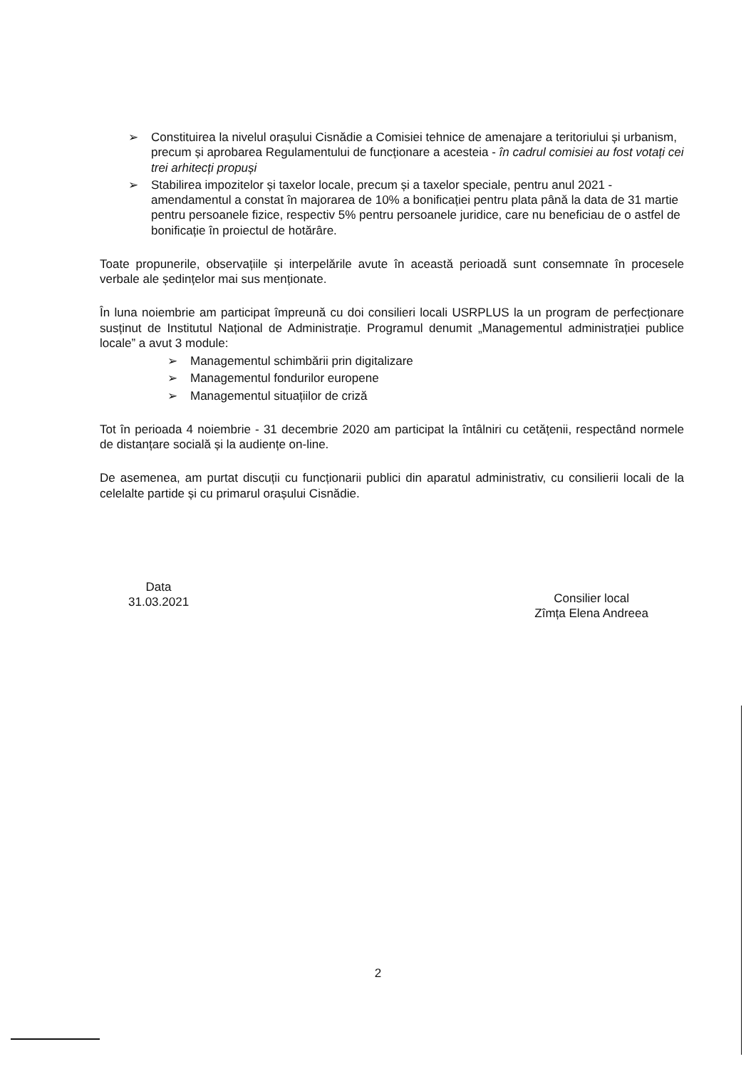➢ Constituirea la nivelul orașului Cisnădie a Comisiei tehnice de amenajare a teritoriului și urbanism, precum și aprobarea Regulamentului de funcționare a acesteia - în cadrul comisiei au fost votați cei trei arhitecți propuși
➢ Stabilirea impozitelor și taxelor locale, precum și a taxelor speciale, pentru anul 2021 - amendamentul a constat în majorarea de 10% a bonificației pentru plata până la data de 31 martie pentru persoanele fizice, respectiv 5% pentru persoanele juridice, care nu beneficiau de o astfel de bonificație în proiectul de hotărâre.
Toate propunerile, observațiile și interpelările avute în această perioadă sunt consemnate în procesele verbale ale ședințelor mai sus menționate.
În luna noiembrie am participat împreună cu doi consilieri locali USRPLUS la un program de perfecționare susținut de Institutul Național de Administrație. Programul denumit „Managementul administrației publice locale” a avut 3 module:
➢ Managementul schimbării prin digitalizare
➢ Managementul fondurilor europene
➢ Managementul situațiilor de criză
Tot în perioada 4 noiembrie - 31 decembrie 2020 am participat la întâlniri cu cetățenii, respectând normele de distanțare socială și la audiențe on-line.
De asemenea, am purtat discuții cu funcționarii publici din aparatul administrativ, cu consilierii locali de la celelalte partide și cu primarul orașului Cisnădie.
Data
31.03.2021
Consilier local
Zîmța Elena Andreea
2